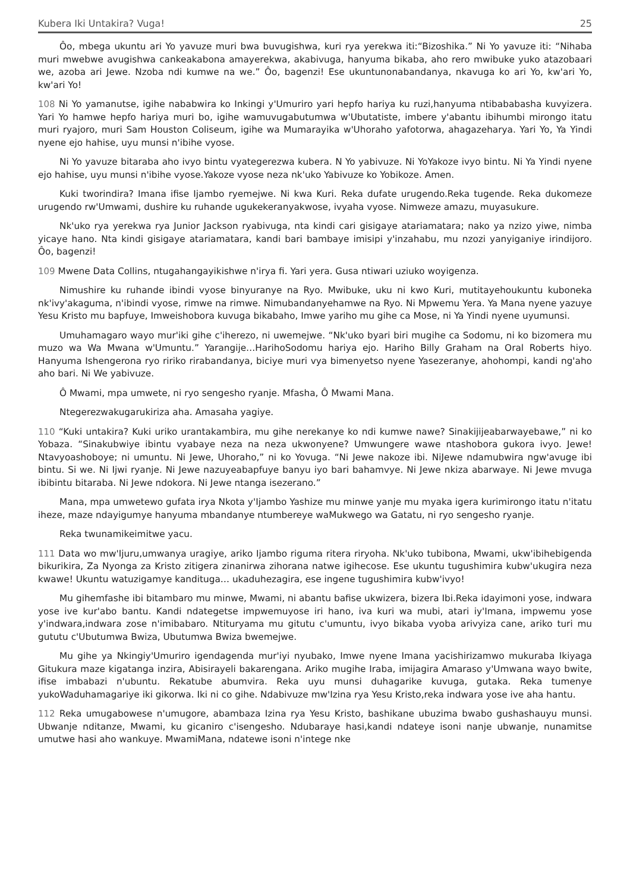Kubera Iki Untakira? Vuga! 25
Ôo, mbega ukuntu ari Yo yavuze muri bwa buvugishwa, kuri rya yerekwa iti:“Bizoshika.” Ni Yo yavuze iti: “Nihaba muri mwebwe avugishwa cankeakabona amayerekwa, akabivuga, hanyuma bikaba, aho rero mwibuke yuko atazobaari we, azoba ari Jewe. Nzoba ndi kumwe na we.” Ôo, bagenzi! Ese ukuntunonabandanya, nkavuga ko ari Yo, kw'ari Yo, kw'ari Yo!
108 Ni Yo yamanutse, igihe nababwira ko Inkingi y'Umuriro yari hepfo hariya ku ruzi,hanyuma ntibababasha kuvyizera. Yari Yo hamwe hepfo hariya muri bo, igihe wamuvugabutumwa w'Ubutatiste, imbere y'abantu ibihumbi mirongo itatu muri ryajoro, muri Sam Houston Coliseum, igihe wa Mumarayika w'Uhoraho yafotorwa, ahagazeharya. Yari Yo, Ya Yindi nyene ejo hahise, uyu munsi n'ibihe vyose.
Ni Yo yavuze bitaraba aho ivyo bintu vyategerezwa kubera. N Yo yabivuze. Ni YoYakoze ivyo bintu. Ni Ya Yindi nyene ejo hahise, uyu munsi n'ibihe vyose.Yakoze vyose neza nk'uko Yabivuze ko Yobikoze. Amen.
Kuki tworindira? Imana ifise Ijambo ryemejwe. Ni kwa Kuri. Reka dufate urugendo.Reka tugende. Reka dukomeze urugendo rw'Umwami, dushire ku ruhande ugukekeranyakwose, ivyaha vyose. Nimweze amazu, muyasukure.
Nk'uko rya yerekwa rya Junior Jackson ryabivuga, nta kindi cari gisigaye atariamatara; nako ya nzizo yiwe, nimba yicaye hano. Nta kindi gisigaye atariamatara, kandi bari bambaye imisipi y'inzahabu, mu nzozi yanyiganiye irindijoro. Ôo, bagenzi!
109 Mwene Data Collins, ntugahangayikishwe n'irya fi. Yari yera. Gusa ntiwari uziuko woyigenza.
Nimushire ku ruhande ibindi vyose binyuranye na Ryo. Mwibuke, uku ni kwo Kuri, mutitayehoukuntu kuboneka nk'ivy'akaguma, n'ibindi vyose, rimwe na rimwe. Nimubandanyehamwe na Ryo. Ni Mpwemu Yera. Ya Mana nyene yazuye Yesu Kristo mu bapfuye, Imweishobora kuvuga bikabaho, Imwe yariho mu gihe ca Mose, ni Ya Yindi nyene uyumunsi.
Umuhamagaro wayo mur'iki gihe c'iherezo, ni uwemejwe. “Nk'uko byari biri mugihe ca Sodomu, ni ko bizomera mu muzo wa Wa Mwana w'Umuntu.” Yarangije…HarihoSodomu hariya ejo. Hariho Billy Graham na Oral Roberts hiyo. Hanyuma Ishengerona ryo ririko rirabandanya, biciye muri vya bimenyetso nyene Yasezeranye, ahohompi, kandi ng'aho aho bari. Ni We yabivuze.
Ô Mwami, mpa umwete, ni ryo sengesho ryanje. Mfasha, Ô Mwami Mana.
Ntegerezwakugarukiriza aha. Amasaha yagiye.
110 “Kuki untakira? Kuki uriko urantakambira, mu gihe nerekanye ko ndi kumwe nawe? Sinakijijeabarwayebawe,” ni ko Yobaza. “Sinakubwiye ibintu vyabaye neza na neza ukwonyene? Umwungere wawe ntashobora gukora ivyo. Jewe! Ntavyoashoboye; ni umuntu. Ni Jewe, Uhoraho,” ni ko Yovuga. “Ni Jewe nakoze ibi. NiJewe ndamubwira ngw'avuge ibi bintu. Si we. Ni Ijwi ryanje. Ni Jewe nazuyeabapfuye banyu iyo bari bahamvye. Ni Jewe nkiza abarwaye. Ni Jewe mvuga ibibintu bitaraba. Ni Jewe ndokora. Ni Jewe ntanga isezerano.”
Mana, mpa umwetewo gufata irya Nkota y'Ijambo Yashize mu minwe yanje mu myaka igera kurimirongo itatu n'itatu iheze, maze ndayigumye hanyuma mbandanye ntumbereye waMukwego wa Gatatu, ni ryo sengesho ryanje.
Reka twunamikeimitwe yacu.
111 Data wo mw'Ijuru,umwanya uragiye, ariko Ijambo riguma ritera riryoha. Nk'uko tubibona, Mwami, ukw'ibihebigenda bikurikira, Za Nyonga za Kristo zitigera zinanirwa zihorana natwe igihecose. Ese ukuntu tugushimira kubw'ukugira neza kwawe! Ukuntu watuzigamye kandituga… ukaduhezagira, ese ingene tugushimira kubw'ivyo!
Mu gihemfashe ibi bitambaro mu minwe, Mwami, ni abantu bafise ukwizera, bizera Ibi.Reka idayimoni yose, indwara yose ive kur'abo bantu. Kandi ndategetse impwemuyose iri hano, iva kuri wa mubi, atari iy'Imana, impwemu yose y'indwara,indwara zose n'imibabaro. Ntituryama mu gitutu c'umuntu, ivyo bikaba vyoba arivyiza cane, ariko turi mu gututu c'Ubutumwa Bwiza, Ubutumwa Bwiza bwemejwe.
Mu gihe ya Nkingiy'Umuriro igendagenda mur'iyi nyubako, Imwe nyene Imana yacishirizamwo mukuraba Ikiyaga Gitukura maze kigatanga inzira, Abisirayeli bakarengana. Ariko mugihe Iraba, imijagira Amaraso y'Umwana wayo bwite, ifise imbabazi n'ubuntu. Rekatube abumvira. Reka uyu munsi duhagarike kuvuga, gutaka. Reka tumenye yukoWaduhamagariye iki gikorwa. Iki ni co gihe. Ndabivuze mw'Izina rya Yesu Kristo,reka indwara yose ive aha hantu.
112 Reka umugabowese n'umugore, abambaza Izina rya Yesu Kristo, bashikane ubuzima bwabo gushashauyu munsi. Ubwanje nditanze, Mwami, ku gicaniro c'isengesho. Ndubaraye hasi,kandi ndateye isoni nanje ubwanje, nunamitse umutwe hasi aho wankuye. MwamiMana, ndatewe isoni n'intege nke